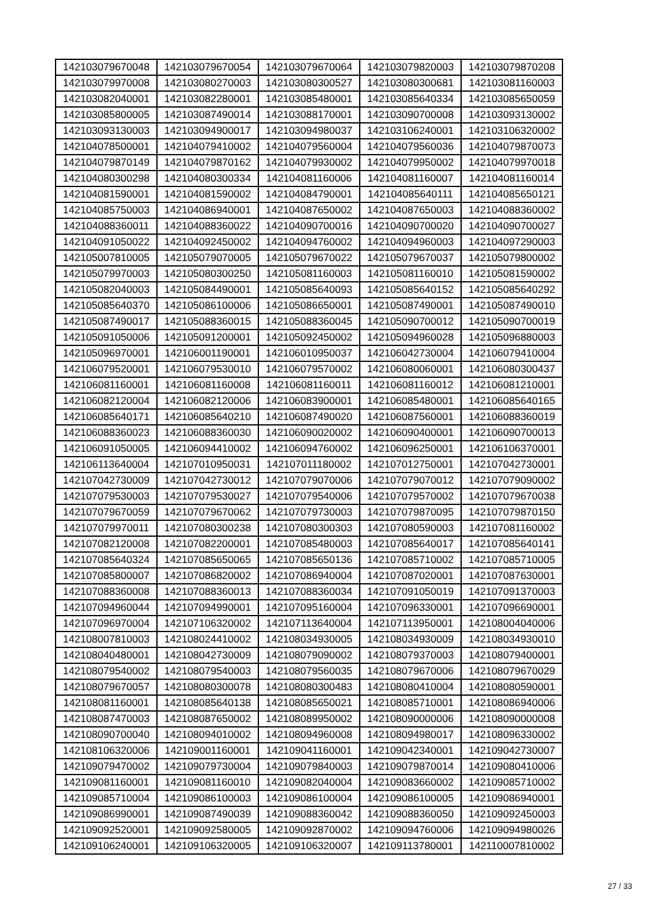| 142103079670048 | 142103079670054 | 142103079670064 | 142103079820003 | 142103079870208 |
| 142103079970008 | 142103080270003 | 142103080300527 | 142103080300681 | 142103081160003 |
| 142103082040001 | 142103082280001 | 142103085480001 | 142103085640334 | 142103085650059 |
| 142103085800005 | 142103087490014 | 142103088170001 | 142103090700008 | 142103093130002 |
| 142103093130003 | 142103094900017 | 142103094980037 | 142103106240001 | 142103106320002 |
| 142104078500001 | 142104079410002 | 142104079560004 | 142104079560036 | 142104079870073 |
| 142104079870149 | 142104079870162 | 142104079930002 | 142104079950002 | 142104079970018 |
| 142104080300298 | 142104080300334 | 142104081160006 | 142104081160007 | 142104081160014 |
| 142104081590001 | 142104081590002 | 142104084790001 | 142104085640111 | 142104085650121 |
| 142104085750003 | 142104086940001 | 142104087650002 | 142104087650003 | 142104088360002 |
| 142104088360011 | 142104088360022 | 142104090700016 | 142104090700020 | 142104090700027 |
| 142104091050022 | 142104092450002 | 142104094760002 | 142104094960003 | 142104097290003 |
| 142105007810005 | 142105079070005 | 142105079670022 | 142105079670037 | 142105079800002 |
| 142105079970003 | 142105080300250 | 142105081160003 | 142105081160010 | 142105081590002 |
| 142105082040003 | 142105084490001 | 142105085640093 | 142105085640152 | 142105085640292 |
| 142105085640370 | 142105086100006 | 142105086650001 | 142105087490001 | 142105087490010 |
| 142105087490017 | 142105088360015 | 142105088360045 | 142105090700012 | 142105090700019 |
| 142105091050006 | 142105091200001 | 142105092450002 | 142105094960028 | 142105096880003 |
| 142105096970001 | 142106001190001 | 142106010950037 | 142106042730004 | 142106079410004 |
| 142106079520001 | 142106079530010 | 142106079570002 | 142106080060001 | 142106080300437 |
| 142106081160001 | 142106081160008 | 142106081160011 | 142106081160012 | 142106081210001 |
| 142106082120004 | 142106082120006 | 142106083900001 | 142106085480001 | 142106085640165 |
| 142106085640171 | 142106085640210 | 142106087490020 | 142106087560001 | 142106088360019 |
| 142106088360023 | 142106088360030 | 142106090020002 | 142106090400001 | 142106090700013 |
| 142106091050005 | 142106094410002 | 142106094760002 | 142106096250001 | 142106106370001 |
| 142106113640004 | 142107010950031 | 142107011180002 | 142107012750001 | 142107042730001 |
| 142107042730009 | 142107042730012 | 142107079070006 | 142107079070012 | 142107079090002 |
| 142107079530003 | 142107079530027 | 142107079540006 | 142107079570002 | 142107079670038 |
| 142107079670059 | 142107079670062 | 142107079730003 | 142107079870095 | 142107079870150 |
| 142107079970011 | 142107080300238 | 142107080300303 | 142107080590003 | 142107081160002 |
| 142107082120008 | 142107082200001 | 142107085480003 | 142107085640017 | 142107085640141 |
| 142107085640324 | 142107085650065 | 142107085650136 | 142107085710002 | 142107085710005 |
| 142107085800007 | 142107086820002 | 142107086940004 | 142107087020001 | 142107087630001 |
| 142107088360008 | 142107088360013 | 142107088360034 | 142107091050019 | 142107091370003 |
| 142107094960044 | 142107094990001 | 142107095160004 | 142107096330001 | 142107096690001 |
| 142107096970004 | 142107106320002 | 142107113640004 | 142107113950001 | 142108004040006 |
| 142108007810003 | 142108024410002 | 142108034930005 | 142108034930009 | 142108034930010 |
| 142108040480001 | 142108042730009 | 142108079090002 | 142108079370003 | 142108079400001 |
| 142108079540002 | 142108079540003 | 142108079560035 | 142108079670006 | 142108079670029 |
| 142108079670057 | 142108080300078 | 142108080300483 | 142108080410004 | 142108080590001 |
| 142108081160001 | 142108085640138 | 142108085650021 | 142108085710001 | 142108086940006 |
| 142108087470003 | 142108087650002 | 142108089950002 | 142108090000006 | 142108090000008 |
| 142108090700040 | 142108094010002 | 142108094960008 | 142108094980017 | 142108096330002 |
| 142108106320006 | 142109001160001 | 142109041160001 | 142109042340001 | 142109042730007 |
| 142109079470002 | 142109079730004 | 142109079840003 | 142109079870014 | 142109080410006 |
| 142109081160001 | 142109081160010 | 142109082040004 | 142109083660002 | 142109085710002 |
| 142109085710004 | 142109086100003 | 142109086100004 | 142109086100005 | 142109086940001 |
| 142109086990001 | 142109087490039 | 142109088360042 | 142109088360050 | 142109092450003 |
| 142109092520001 | 142109092580005 | 142109092870002 | 142109094760006 | 142109094980026 |
| 142109106240001 | 142109106320005 | 142109106320007 | 142109113780001 | 142110007810002 |
27 / 33